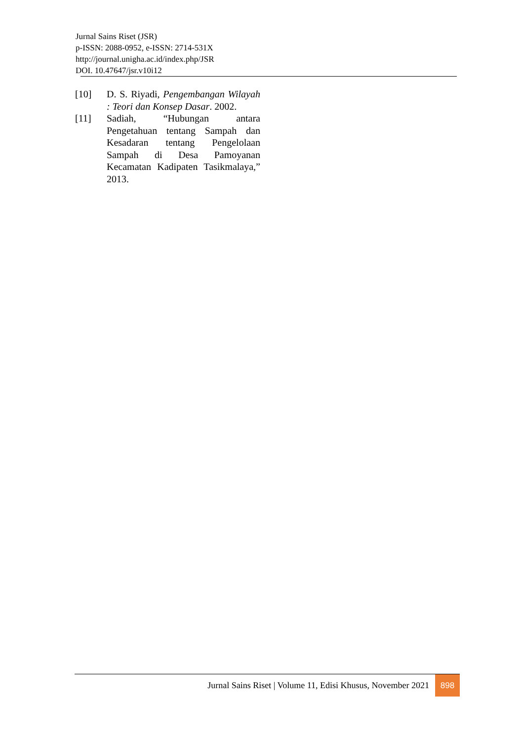Jurnal Sains Riset (JSR)
p-ISSN: 2088-0952, e-ISSN: 2714-531X
http://journal.unigha.ac.id/index.php/JSR
DOI. 10.47647/jsr.v10i12
[10] D. S. Riyadi, Pengembangan Wilayah : Teori dan Konsep Dasar. 2002.
[11] Sadiah, “Hubungan antara Pengetahuan tentang Sampah dan Kesadaran tentang Pengelolaan Sampah di Desa Pamoyanan Kecamatan Kadipaten Tasikmalaya,” 2013.
Jurnal Sains Riset | Volume 11, Edisi Khusus, November 2021 898